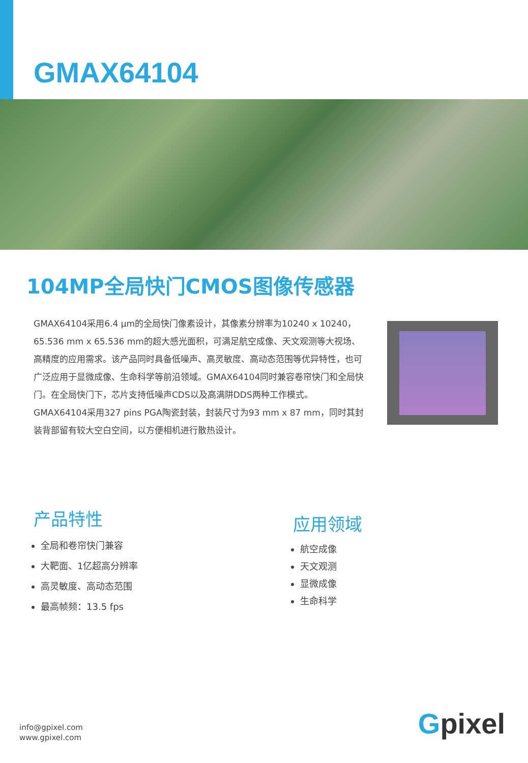GMAX64104
104MP全局快门CMOS图像传感器
GMAX64104采用6.4 μm的全局快门像素设计，其像素分辨率为10240 x 10240，65.536 mm x 65.536 mm的超大感光面积，可满足航空成像、天文观测等大视场、高精度的应用需求。该产品同时具备低噪声、高灵敏度、高动态范围等优异特性，也可广泛应用于显微成像、生命科学等前沿领域。GMAX64104同时兼容卷帘快门和全局快门。在全局快门下，芯片支持低噪声CDS以及高满阱DDS两种工作模式。GMAX64104采用327 pins PGA陶瓷封装，封装尺寸为93 mm x 87 mm，同时其封装背部留有较大空白空间，以方便相机进行散热设计。
产品特性
全局和卷帘快门兼容
大靶面、1亿超高分辨率
高灵敏度、高动态范围
最高帧频：13.5 fps
应用领域
航空成像
天文观测
显微成像
生命科学
info@gpixel.com
www.gpixel.com
Gpixel